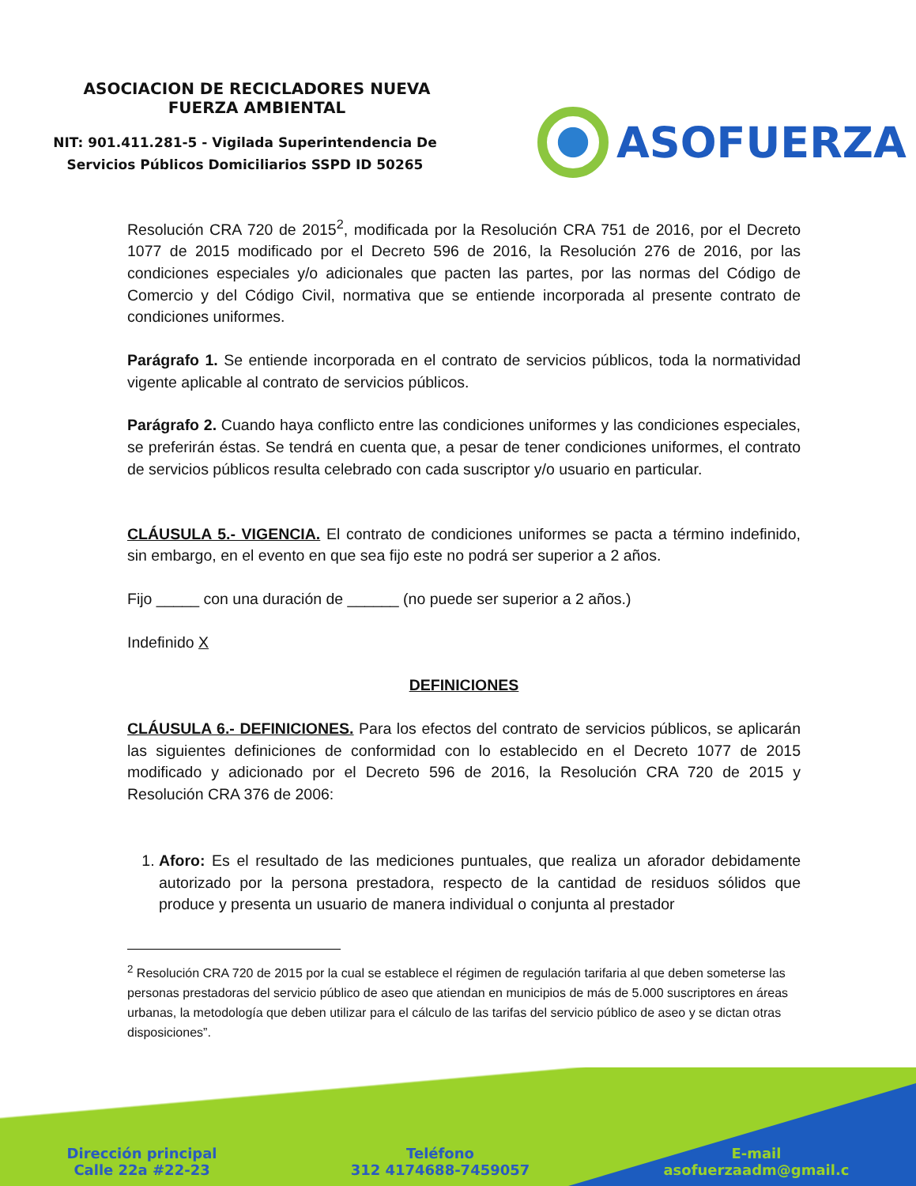ASOCIACION DE RECICLADORES NUEVA
FUERZA AMBIENTAL
NIT: 901.411.281-5 - Vigilada Superintendencia De
Servicios Públicos Domiciliarios SSPD ID 50265
ASOFUERZA
Resolución CRA 720 de 2015<sup>2</sup>, modificada por la Resolución CRA 751 de 2016, por el Decreto 1077 de 2015 modificado por el Decreto 596 de 2016, la Resolución 276 de 2016, por las condiciones especiales y/o adicionales que pacten las partes, por las normas del Código de Comercio y del Código Civil, normativa que se entiende incorporada al presente contrato de condiciones uniformes.
Parágrafo 1. Se entiende incorporada en el contrato de servicios públicos, toda la normatividad vigente aplicable al contrato de servicios públicos.
Parágrafo 2. Cuando haya conflicto entre las condiciones uniformes y las condiciones especiales, se preferirán éstas. Se tendrá en cuenta que, a pesar de tener condiciones uniformes, el contrato de servicios públicos resulta celebrado con cada suscriptor y/o usuario en particular.
CLÁUSULA 5.- VIGENCIA. El contrato de condiciones uniformes se pacta a término indefinido, sin embargo, en el evento en que sea fijo este no podrá ser superior a 2 años.
Fijo _____ con una duración de ______ (no puede ser superior a 2 años.)
Indefinido X
DEFINICIONES
CLÁUSULA 6.- DEFINICIONES. Para los efectos del contrato de servicios públicos, se aplicarán las siguientes definiciones de conformidad con lo establecido en el Decreto 1077 de 2015 modificado y adicionado por el Decreto 596 de 2016, la Resolución CRA 720 de 2015 y Resolución CRA 376 de 2006:
1. Aforo: Es el resultado de las mediciones puntuales, que realiza un aforador debidamente autorizado por la persona prestadora, respecto de la cantidad de residuos sólidos que produce y presenta un usuario de manera individual o conjunta al prestador
<sup>2</sup> Resolución CRA 720 de 2015 por la cual se establece el régimen de regulación tarifaria al que deben someterse las personas prestadoras del servicio público de aseo que atiendan en municipios de más de 5.000 suscriptores en áreas urbanas, la metodología que deben utilizar para el cálculo de las tarifas del servicio público de aseo y se dictan otras disposiciones”.
Dirección principal
Calle 22a #22-23
Teléfono
312 4174688-7459057
E-mail
asofuerzaadm@gmail.c